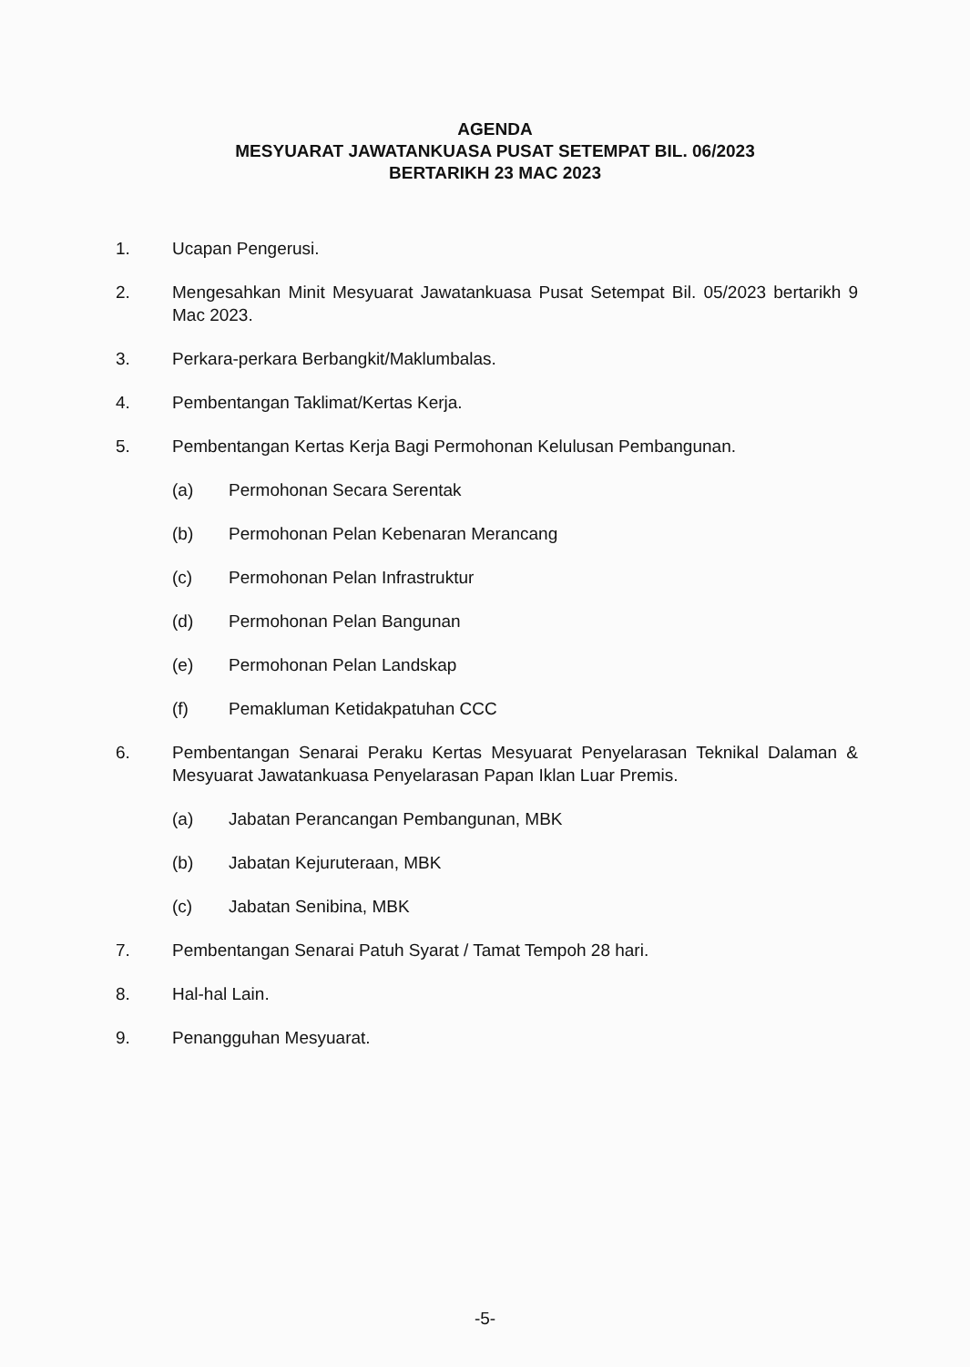AGENDA
MESYUARAT JAWATANKUASA PUSAT SETEMPAT BIL. 06/2023
BERTARIKH 23 MAC 2023
1. Ucapan Pengerusi.
2. Mengesahkan Minit Mesyuarat Jawatankuasa Pusat Setempat Bil. 05/2023 bertarikh 9 Mac 2023.
3. Perkara-perkara Berbangkit/Maklumbalas.
4. Pembentangan Taklimat/Kertas Kerja.
5. Pembentangan Kertas Kerja Bagi Permohonan Kelulusan Pembangunan.
(a) Permohonan Secara Serentak
(b) Permohonan Pelan Kebenaran Merancang
(c) Permohonan Pelan Infrastruktur
(d) Permohonan Pelan Bangunan
(e) Permohonan Pelan Landskap
(f) Pemakluman Ketidakpatuhan CCC
6. Pembentangan Senarai Peraku Kertas Mesyuarat Penyelarasan Teknikal Dalaman & Mesyuarat Jawatankuasa Penyelarasan Papan Iklan Luar Premis.
(a) Jabatan Perancangan Pembangunan, MBK
(b) Jabatan Kejuruteraan, MBK
(c) Jabatan Senibina, MBK
7. Pembentangan Senarai Patuh Syarat / Tamat Tempoh 28 hari.
8. Hal-hal Lain.
9. Penangguhan Mesyuarat.
-5-